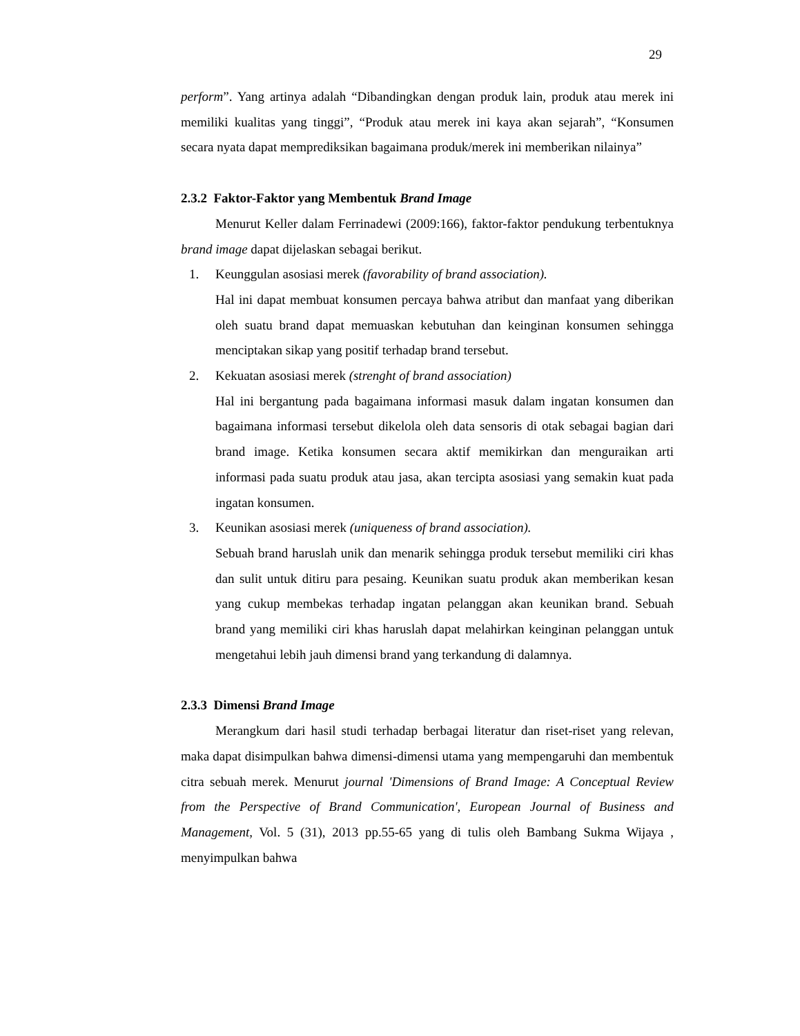29
perform”. Yang artinya adalah “Dibandingkan dengan produk lain, produk atau merek ini memiliki kualitas yang tinggi”, “Produk atau merek ini kaya akan sejarah”, “Konsumen secara nyata dapat memprediksikan bagaimana produk/merek ini memberikan nilainya”
2.3.2 Faktor-Faktor yang Membentuk Brand Image
Menurut Keller dalam Ferrinadewi (2009:166), faktor-faktor pendukung terbentuknya brand image dapat dijelaskan sebagai berikut.
1. Keunggulan asosiasi merek (favorability of brand association).
Hal ini dapat membuat konsumen percaya bahwa atribut dan manfaat yang diberikan oleh suatu brand dapat memuaskan kebutuhan dan keinginan konsumen sehingga menciptakan sikap yang positif terhadap brand tersebut.
2. Kekuatan asosiasi merek (strenght of brand association)
Hal ini bergantung pada bagaimana informasi masuk dalam ingatan konsumen dan bagaimana informasi tersebut dikelola oleh data sensoris di otak sebagai bagian dari brand image. Ketika konsumen secara aktif memikirkan dan menguraikan arti informasi pada suatu produk atau jasa, akan tercipta asosiasi yang semakin kuat pada ingatan konsumen.
3. Keunikan asosiasi merek (uniqueness of brand association).
Sebuah brand haruslah unik dan menarik sehingga produk tersebut memiliki ciri khas dan sulit untuk ditiru para pesaing. Keunikan suatu produk akan memberikan kesan yang cukup membekas terhadap ingatan pelanggan akan keunikan brand. Sebuah brand yang memiliki ciri khas haruslah dapat melahirkan keinginan pelanggan untuk mengetahui lebih jauh dimensi brand yang terkandung di dalamnya.
2.3.3 Dimensi Brand Image
Merangkum dari hasil studi terhadap berbagai literatur dan riset-riset yang relevan, maka dapat disimpulkan bahwa dimensi-dimensi utama yang mempengaruhi dan membentuk citra sebuah merek. Menurut journal 'Dimensions of Brand Image: A Conceptual Review from the Perspective of Brand Communication', European Journal of Business and Management, Vol. 5 (31), 2013 pp.55-65 yang di tulis oleh Bambang Sukma Wijaya , menyimpulkan bahwa